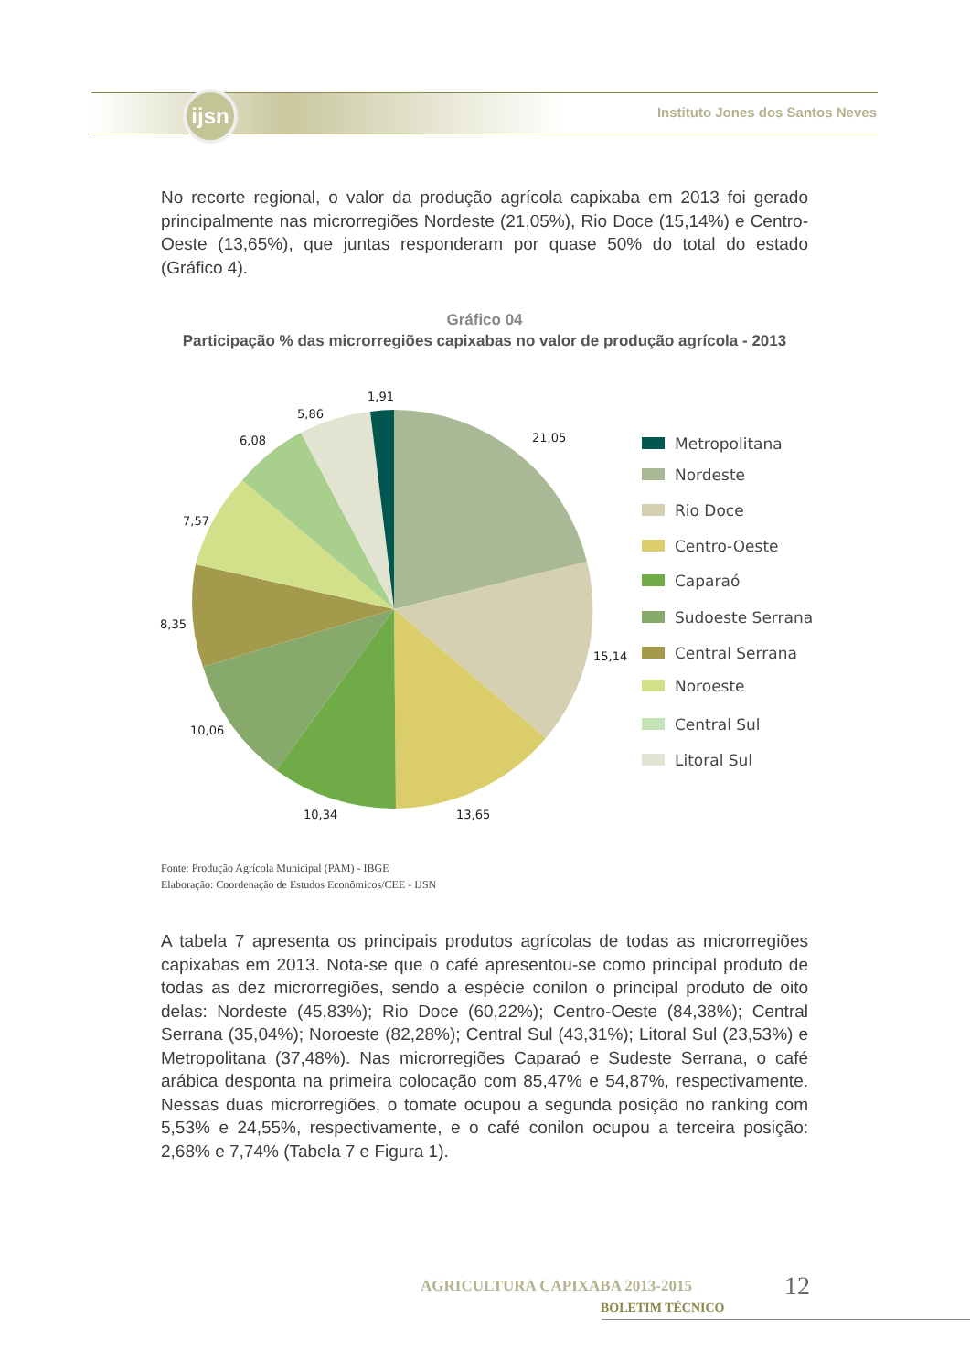ijsn
Instituto Jones dos Santos Neves
No recorte regional, o valor da produção agrícola capixaba em 2013 foi gerado principalmente nas microrregiões Nordeste (21,05%), Rio Doce (15,14%) e Centro-Oeste (13,65%), que juntas responderam por quase 50% do total do estado (Gráfico 4).
Gráfico 04
Participação % das microrregiões capixabas no valor de produção agrícola - 2013
1,91
5,86
6,08
21,05
7,57
8,35
15,14
10,06
10,34
13,65
Metropolitana
Nordeste
Rio Doce
Centro-Oeste
Caparaó
Sudoeste Serrana
Central Serrana
Noroeste
Central Sul
Litoral Sul
Fonte: Produção Agrícola Municipal (PAM) - IBGE
Elaboração: Coordenação de Estudos Econômicos/CEE - IJSN
A tabela 7 apresenta os principais produtos agrícolas de todas as microrregiões capixabas em 2013. Nota-se que o café apresentou-se como principal produto de todas as dez microrregiões, sendo a espécie conilon o principal produto de oito delas: Nordeste (45,83%); Rio Doce (60,22%); Centro-Oeste (84,38%); Central Serrana (35,04%); Noroeste (82,28%); Central Sul (43,31%); Litoral Sul (23,53%) e Metropolitana (37,48%). Nas microrregiões Caparaó e Sudeste Serrana, o café arábica desponta na primeira colocação com 85,47% e 54,87%, respectivamente. Nessas duas microrregiões, o tomate ocupou a segunda posição no ranking com 5,53% e 24,55%, respectivamente, e o café conilon ocupou a terceira posição: 2,68% e 7,74% (Tabela 7 e Figura 1).
AGRICULTURA CAPIXABA 2013-2015
BOLETIM TÉCNICO
12